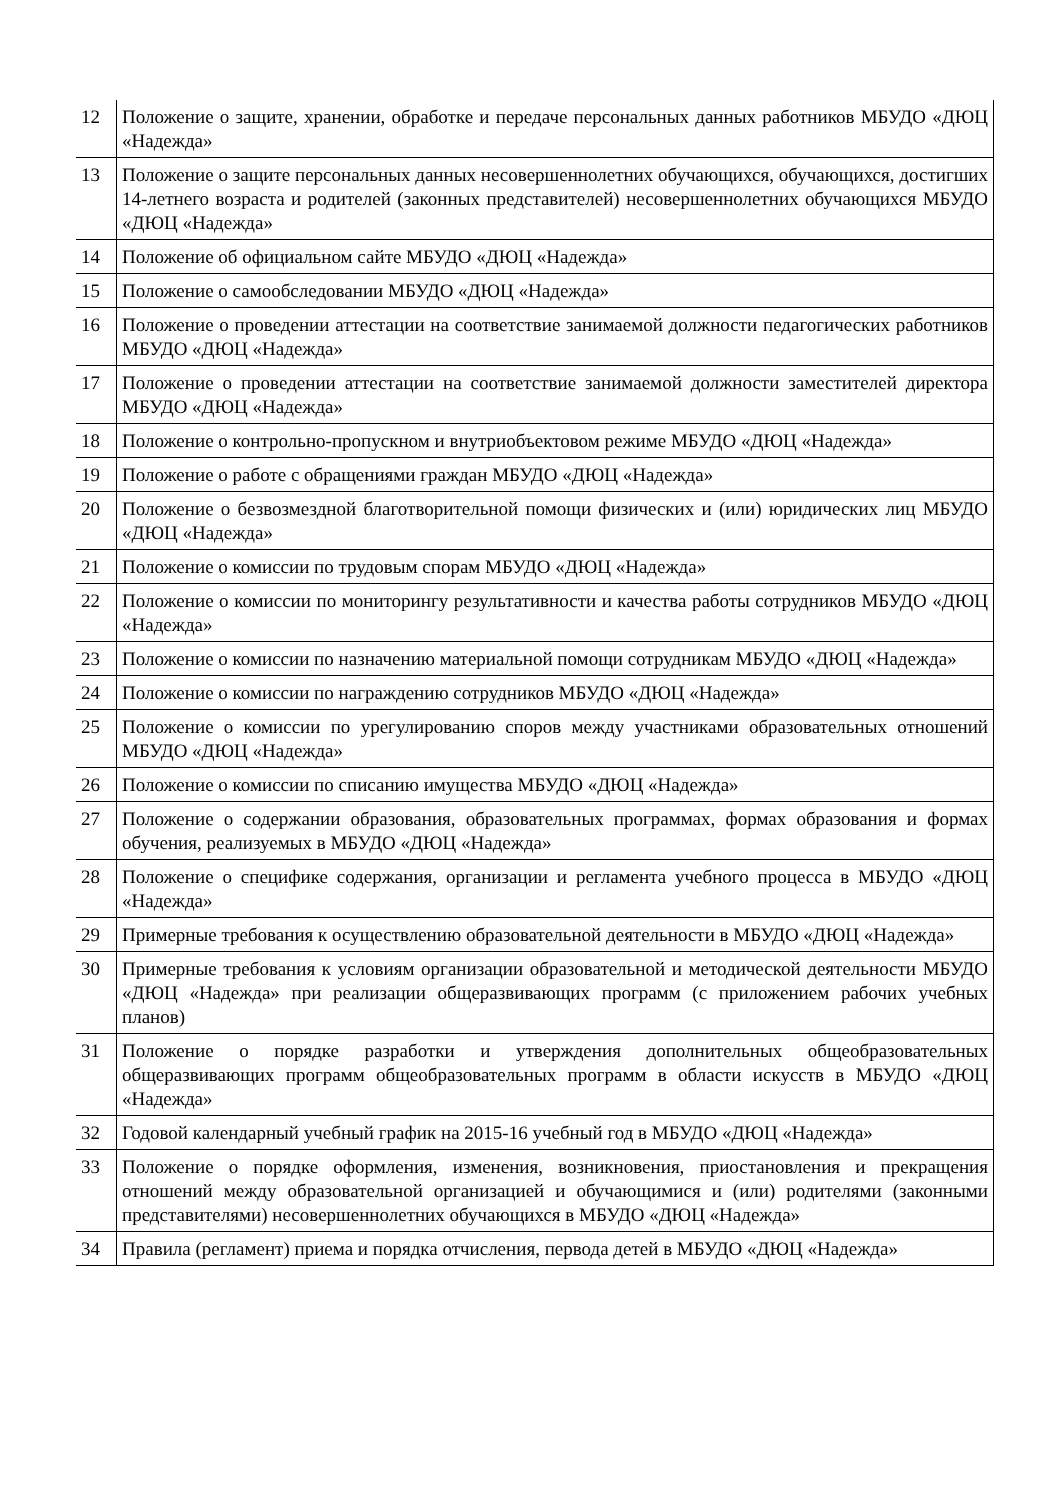| 12 | Положение о защите, хранении, обработке и передаче персональных данных работников МБУДО «ДЮЦ «Надежда» |
| 13 | Положение о защите персональных данных несовершеннолетних обучающихся, обучающихся, достигших 14-летнего возраста и родителей (законных представителей) несовершеннолетних обучающихся МБУДО «ДЮЦ «Надежда» |
| 14 | Положение об официальном сайте МБУДО «ДЮЦ «Надежда» |
| 15 | Положение о самообследовании МБУДО «ДЮЦ «Надежда» |
| 16 | Положение о проведении аттестации на соответствие занимаемой должности педагогических работников МБУДО «ДЮЦ «Надежда» |
| 17 | Положение о проведении аттестации на соответствие занимаемой должности заместителей директора МБУДО «ДЮЦ «Надежда» |
| 18 | Положение о контрольно-пропускном и внутриобъектовом режиме МБУДО «ДЮЦ «Надежда» |
| 19 | Положение о работе с обращениями граждан МБУДО «ДЮЦ «Надежда» |
| 20 | Положение о безвозмездной благотворительной помощи физических и (или) юридических лиц МБУДО «ДЮЦ «Надежда» |
| 21 | Положение о комиссии по трудовым спорам МБУДО «ДЮЦ «Надежда» |
| 22 | Положение о комиссии по мониторингу результативности и качества работы сотрудников МБУДО «ДЮЦ «Надежда» |
| 23 | Положение о комиссии по назначению материальной помощи сотрудникам МБУДО «ДЮЦ «Надежда» |
| 24 | Положение о комиссии по награждению сотрудников МБУДО «ДЮЦ «Надежда» |
| 25 | Положение о комиссии по урегулированию споров между участниками образовательных отношений МБУДО «ДЮЦ «Надежда» |
| 26 | Положение о комиссии по списанию имущества МБУДО «ДЮЦ «Надежда» |
| 27 | Положение о содержании образования, образовательных программах, формах образования и формах обучения, реализуемых в МБУДО «ДЮЦ «Надежда» |
| 28 | Положение о специфике содержания, организации и регламента учебного процесса в МБУДО «ДЮЦ «Надежда» |
| 29 | Примерные требования к осуществлению образовательной деятельности в МБУДО «ДЮЦ «Надежда» |
| 30 | Примерные требования к условиям организации образовательной и методической деятельности МБУДО «ДЮЦ «Надежда» при реализации общеразвивающих программ (с приложением рабочих учебных планов) |
| 31 | Положение о порядке разработки и утверждения дополнительных общеобразовательных общеразвивающих программ общеобразовательных программ в области искусств в МБУДО «ДЮЦ «Надежда» |
| 32 | Годовой календарный учебный график на 2015-16 учебный год в МБУДО «ДЮЦ «Надежда» |
| 33 | Положение о порядке оформления, изменения, возникновения, приостановления и прекращения отношений между образовательной организацией и обучающимися и (или) родителями (законными представителями) несовершеннолетних обучающихся в МБУДО «ДЮЦ «Надежда» |
| 34 | Правила (регламент) приема и порядка отчисления, первода детей в МБУДО «ДЮЦ «Надежда» |